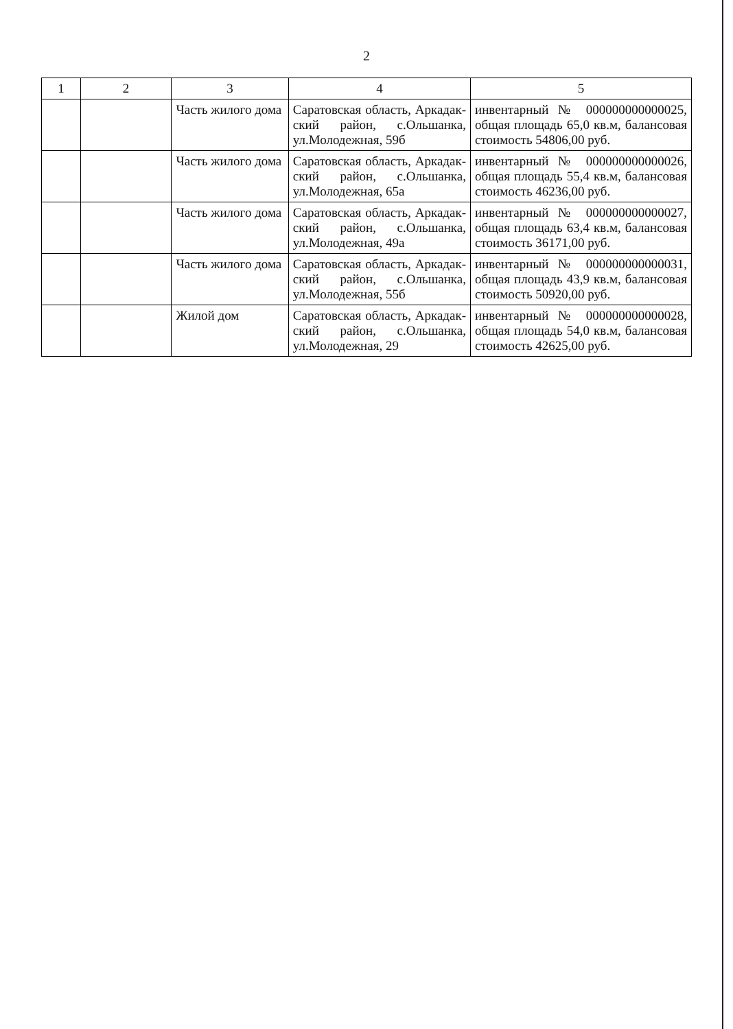2
| 1 | 2 | 3 | 4 | 5 |
| --- | --- | --- | --- | --- |
| | | Часть жилого дома | Саратовская область, Аркадак-ский район, с.Ольшанка, ул.Молодежная, 59б | инвентарный № 000000000000025, общая площадь 65,0 кв.м, балансовая стоимость 54806,00 руб. |
| | | Часть жилого дома | Саратовская область, Аркадак-ский район, с.Ольшанка, ул.Молодежная, 65а | инвентарный № 000000000000026, общая площадь 55,4 кв.м, балансовая стоимость 46236,00 руб. |
| | | Часть жилого дома | Саратовская область, Аркадак-ский район, с.Ольшанка, ул.Молодежная, 49а | инвентарный № 000000000000027, общая площадь 63,4 кв.м, балансовая стоимость 36171,00 руб. |
| | | Часть жилого дома | Саратовская область, Аркадак-ский район, с.Ольшанка, ул.Молодежная, 55б | инвентарный № 000000000000031, общая площадь 43,9 кв.м, балансовая стоимость 50920,00 руб. |
| | | Жилой дом | Саратовская область, Аркадак-ский район, с.Ольшанка, ул.Молодежная, 29 | инвентарный № 000000000000028, общая площадь 54,0 кв.м, балансовая стоимость 42625,00 руб. |